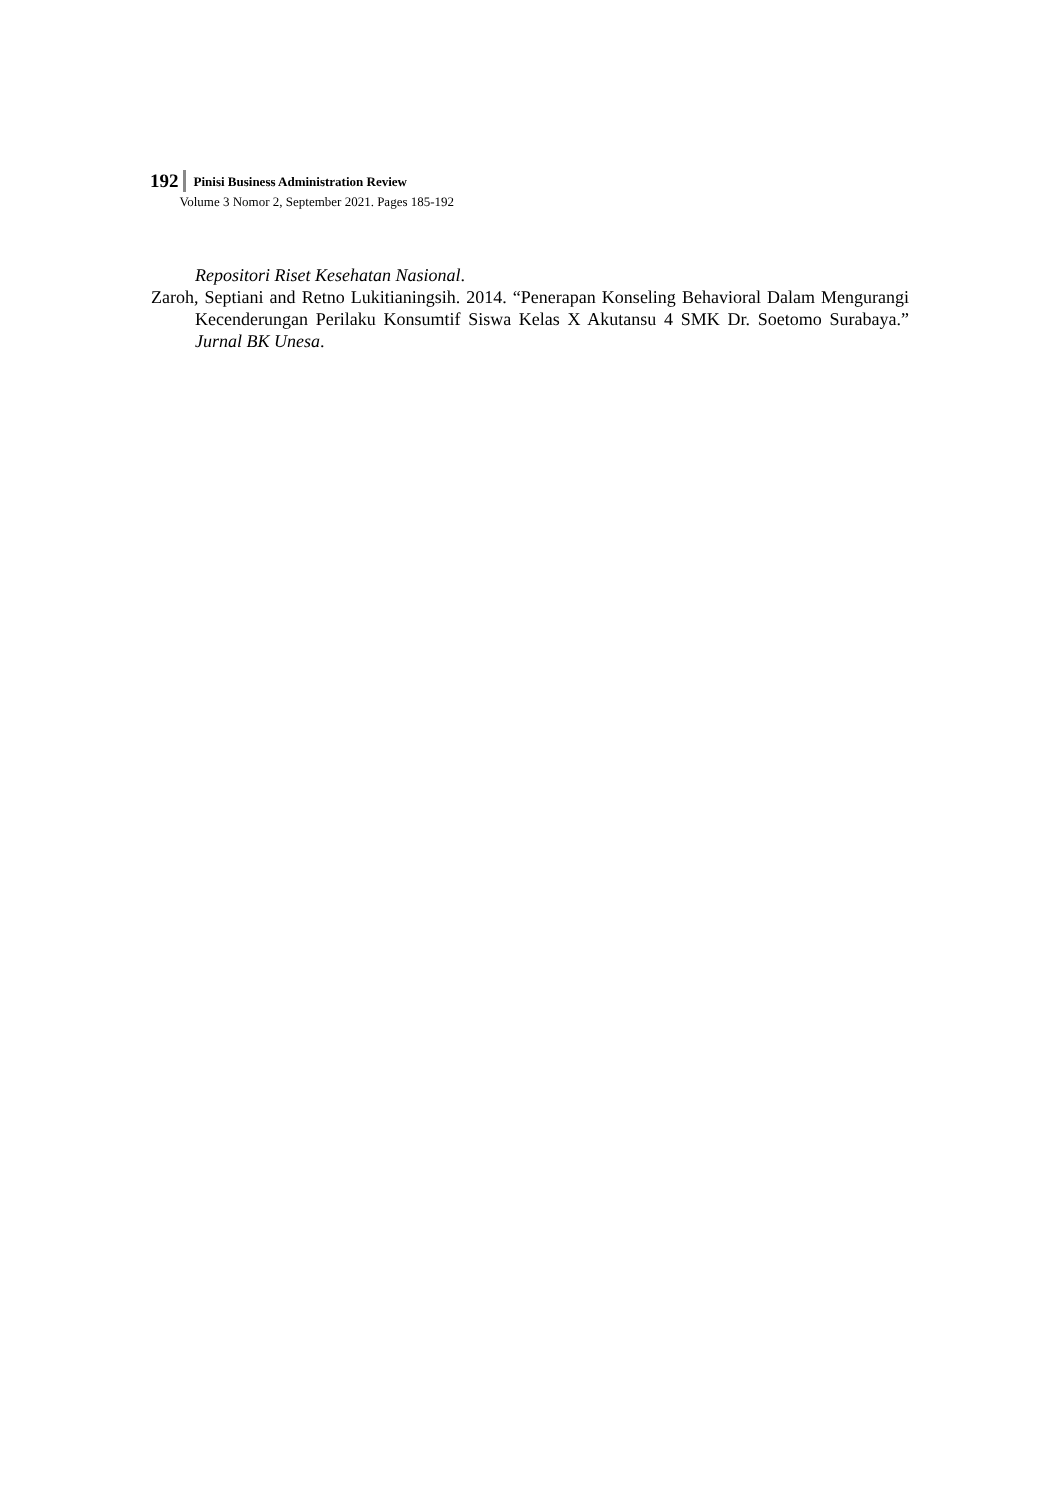192
Pinisi Business Administration Review
Volume 3 Nomor 2, September 2021. Pages 185-192
Repositori Riset Kesehatan Nasional.
Zaroh, Septiani and Retno Lukitianingsih. 2014. “Penerapan Konseling Behavioral Dalam Mengurangi Kecenderungan Perilaku Konsumtif Siswa Kelas X Akutansu 4 SMK Dr. Soetomo Surabaya.” Jurnal BK Unesa.